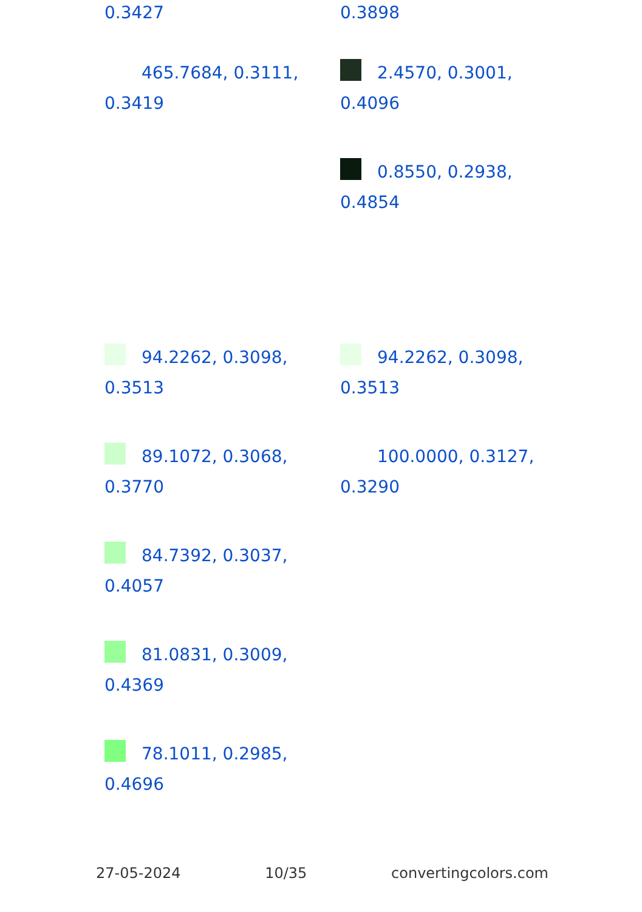0.3427
465.7684, 0.3111,
0.3419
94.2262, 0.3098,
0.3513
89.1072, 0.3068,
0.3770
84.7392, 0.3037,
0.4057
81.0831, 0.3009,
0.4369
78.1011, 0.2985,
0.4696
0.3898
2.4570, 0.3001,
0.4096
0.8550, 0.2938,
0.4854
94.2262, 0.3098,
0.3513
100.0000, 0.3127,
0.3290
27-05-2024 10/35 convertingcolors.com